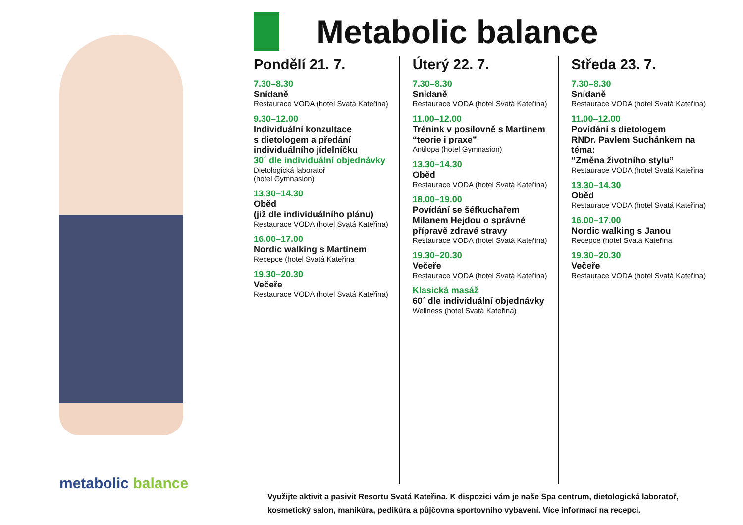metabolic balance
Metabolic balance
Pondělí 21. 7.
7.30–8.30
Snídaně
Restaurace VODA (hotel Svatá Kateřina)
9.30–12.00
Individuální konzultace
s dietologem a předání
individuálního jídelníčku
30´ dle individuální objednávky
Dietologická laboratoř
(hotel Gymnasion)
13.30–14.30
Oběd
(již dle individuálního plánu)
Restaurace VODA (hotel Svatá Kateřina)
16.00–17.00
Nordic walking s Martinem
Recepce (hotel Svatá Kateřina
19.30–20.30
Večeře
Restaurace VODA (hotel Svatá Kateřina)
Úterý 22. 7.
7.30–8.30
Snídaně
Restaurace VODA (hotel Svatá Kateřina)
11.00–12.00
Trénink v posilovně s Martinem
“teorie i praxe”
Antilopa (hotel Gymnasion)
13.30–14.30
Oběd
Restaurace VODA (hotel Svatá Kateřina)
18.00–19.00
Povídání se šéfkuchařem
Milanem Hejdou o správné
přípravě zdravé stravy
Restaurace VODA (hotel Svatá Kateřina)
19.30–20.30
Večeře
Restaurace VODA (hotel Svatá Kateřina)
Klasická masáž
60´ dle individuální objednávky
Wellness (hotel Svatá Kateřina)
Středa 23. 7.
7.30–8.30
Snídaně
Restaurace VODA (hotel Svatá Kateřina)
11.00–12.00
Povídání s dietologem
RNDr. Pavlem Suchánkem na téma:
“Změna životního stylu”
Restaurace VODA (hotel Svatá Kateřina
13.30–14.30
Oběd
Restaurace VODA (hotel Svatá Kateřina)
16.00–17.00
Nordic walking s Janou
Recepce (hotel Svatá Kateřina
19.30–20.30
Večeře
Restaurace VODA (hotel Svatá Kateřina)
Využijte aktivit a pasivit Resortu Svatá Kateřina. K dispozici vám je naše Spa centrum, dietologická laboratoř, kosmetický salon, manikúra, pedikúra a půjčovna sportovního vybavení. Více informací na recepci.